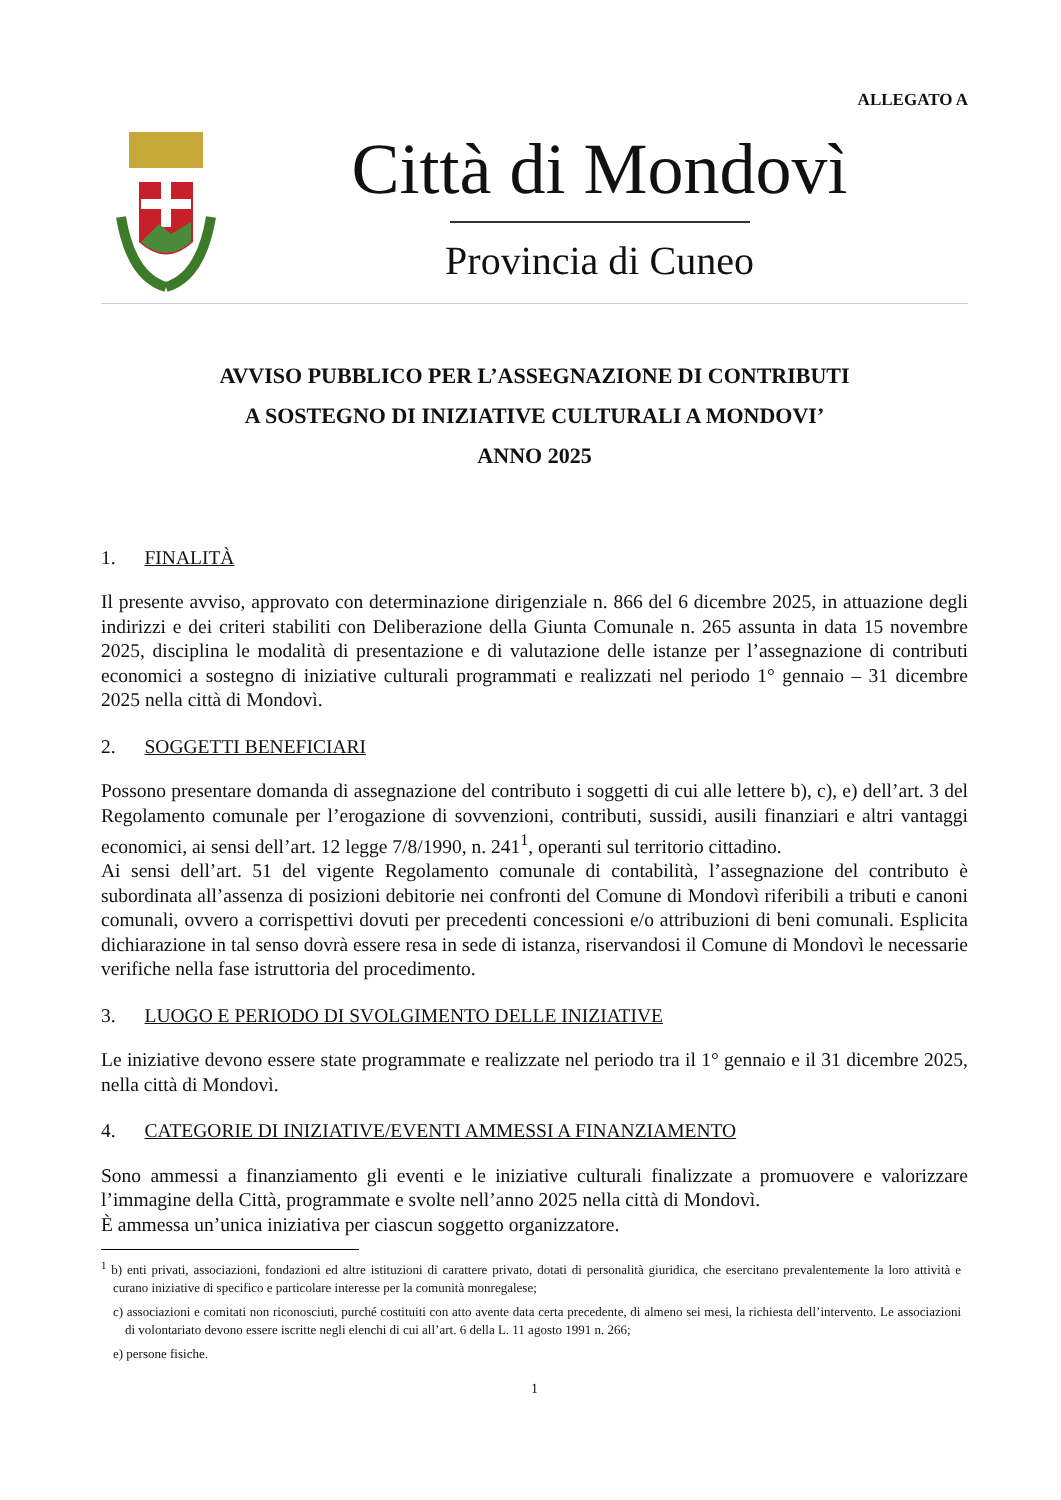ALLEGATO A
Città di Mondovì
Provincia di Cuneo
AVVISO PUBBLICO PER L’ASSEGNAZIONE DI CONTRIBUTI
A SOSTEGNO DI INIZIATIVE CULTURALI A MONDOVI’
ANNO 2025
1. FINALITÀ
Il presente avviso, approvato con determinazione dirigenziale n. 866 del 6 dicembre 2025, in attuazione degli indirizzi e dei criteri stabiliti con Deliberazione della Giunta Comunale n. 265 assunta in data 15 novembre 2025, disciplina le modalità di presentazione e di valutazione delle istanze per l’assegnazione di contributi economici a sostegno di iniziative culturali programmati e realizzati nel periodo 1° gennaio – 31 dicembre 2025 nella città di Mondovì.
2. SOGGETTI BENEFICIARI
Possono presentare domanda di assegnazione del contributo i soggetti di cui alle lettere b), c), e) dell’art. 3 del Regolamento comunale per l’erogazione di sovvenzioni, contributi, sussidi, ausili finanziari e altri vantaggi economici, ai sensi dell’art. 12 legge 7/8/1990, n. 241<sup>1</sup>, operanti sul territorio cittadino.
Ai sensi dell’art. 51 del vigente Regolamento comunale di contabilità, l’assegnazione del contributo è subordinata all’assenza di posizioni debitorie nei confronti del Comune di Mondovì riferibili a tributi e canoni comunali, ovvero a corrispettivi dovuti per precedenti concessioni e/o attribuzioni di beni comunali. Esplicita dichiarazione in tal senso dovrà essere resa in sede di istanza, riservandosi il Comune di Mondovì le necessarie verifiche nella fase istruttoria del procedimento.
3. LUOGO E PERIODO DI SVOLGIMENTO DELLE INIZIATIVE
Le iniziative devono essere state programmate e realizzate nel periodo tra il 1° gennaio e il 31 dicembre 2025, nella città di Mondovì.
4. CATEGORIE DI INIZIATIVE/EVENTI AMMESSI A FINANZIAMENTO
Sono ammessi a finanziamento gli eventi e le iniziative culturali finalizzate a promuovere e valorizzare l’immagine della Città, programmate e svolte nell’anno 2025 nella città di Mondovì.
È ammessa un’unica iniziativa per ciascun soggetto organizzatore.
<sup>1</sup> b) enti privati, associazioni, fondazioni ed altre istituzioni di carattere privato, dotati di personalità giuridica, che esercitano prevalentemente la loro attività e curano iniziative di specifico e particolare interesse per la comunità monregalese;
c) associazioni e comitati non riconosciuti, purché costituiti con atto avente data certa precedente, di almeno sei mesi, la richiesta dell’intervento. Le associazioni di volontariato devono essere iscritte negli elenchi di cui all’art. 6 della L. 11 agosto 1991 n. 266;
e) persone fisiche.
1